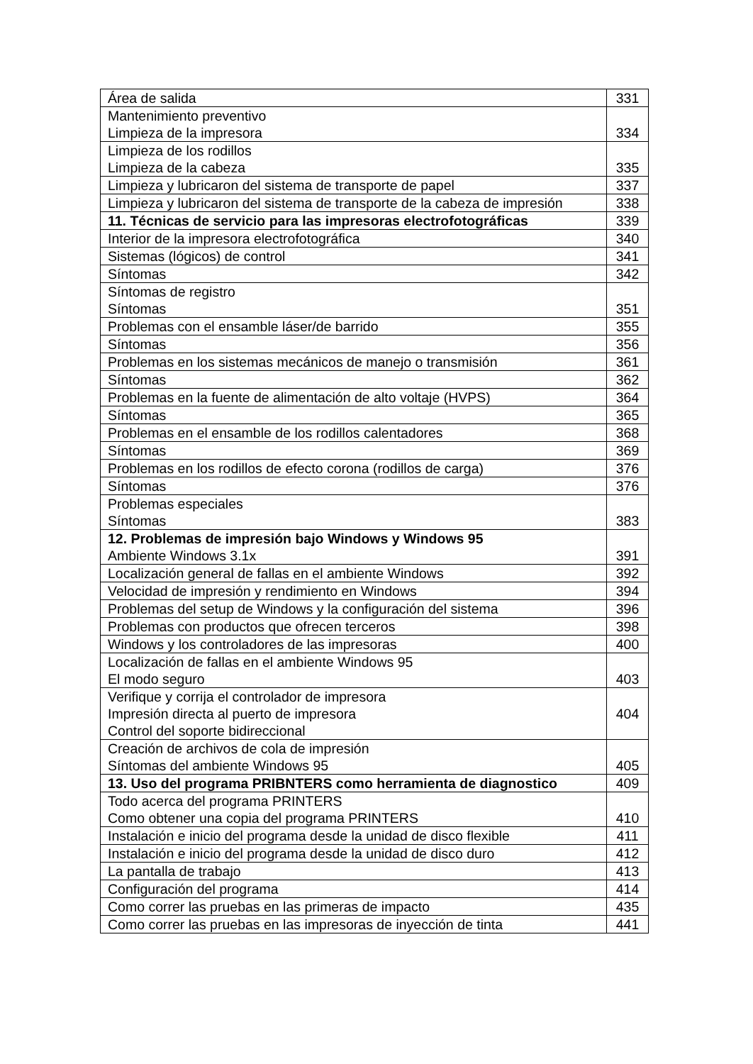| Área de salida | 331 |
| Mantenimiento preventivo Limpieza de la impresora | 334 |
| Limpieza de los rodillos Limpieza de la cabeza | 335 |
| Limpieza y lubricaron del sistema de transporte de papel | 337 |
| Limpieza y lubricaron del sistema de transporte de la cabeza de impresión | 338 |
| 11. Técnicas de servicio para las impresoras electrofotográficas | 339 |
| Interior de la impresora electrofotográfica | 340 |
| Sistemas (lógicos) de control | 341 |
| Síntomas | 342 |
| Síntomas de registro Síntomas | 351 |
| Problemas con el ensamble láser/de barrido | 355 |
| Síntomas | 356 |
| Problemas en los sistemas mecánicos de manejo o transmisión | 361 |
| Síntomas | 362 |
| Problemas en la fuente de alimentación de alto voltaje (HVPS) | 364 |
| Síntomas | 365 |
| Problemas en el ensamble de los rodillos calentadores | 368 |
| Síntomas | 369 |
| Problemas en los rodillos de efecto corona (rodillos de carga) | 376 |
| Síntomas | 376 |
| Problemas especiales Síntomas | 383 |
| 12. Problemas de impresión bajo Windows y Windows 95 Ambiente Windows 3.1x | 391 |
| Localización general de fallas en el ambiente Windows | 392 |
| Velocidad de impresión y rendimiento en Windows | 394 |
| Problemas del setup de Windows y la configuración del sistema | 396 |
| Problemas con productos que ofrecen terceros | 398 |
| Windows y los controladores de las impresoras | 400 |
| Localización de fallas en el ambiente Windows 95 El modo seguro | 403 |
| Verifique y corrija el controlador de impresora Impresión directa al puerto de impresora Control del soporte bidireccional | 404 |
| Creación de archivos de cola de impresión Síntomas del ambiente Windows 95 | 405 |
| 13. Uso del programa PRIBNTERS como herramienta de diagnostico | 409 |
| Todo acerca del programa PRINTERS Como obtener una copia del programa PRINTERS | 410 |
| Instalación e inicio del programa desde la unidad de disco flexible | 411 |
| Instalación e inicio del programa desde la unidad de disco duro | 412 |
| La pantalla de trabajo | 413 |
| Configuración del programa | 414 |
| Como correr las pruebas en las primeras de impacto | 435 |
| Como correr las pruebas en las impresoras de inyección de tinta | 441 |